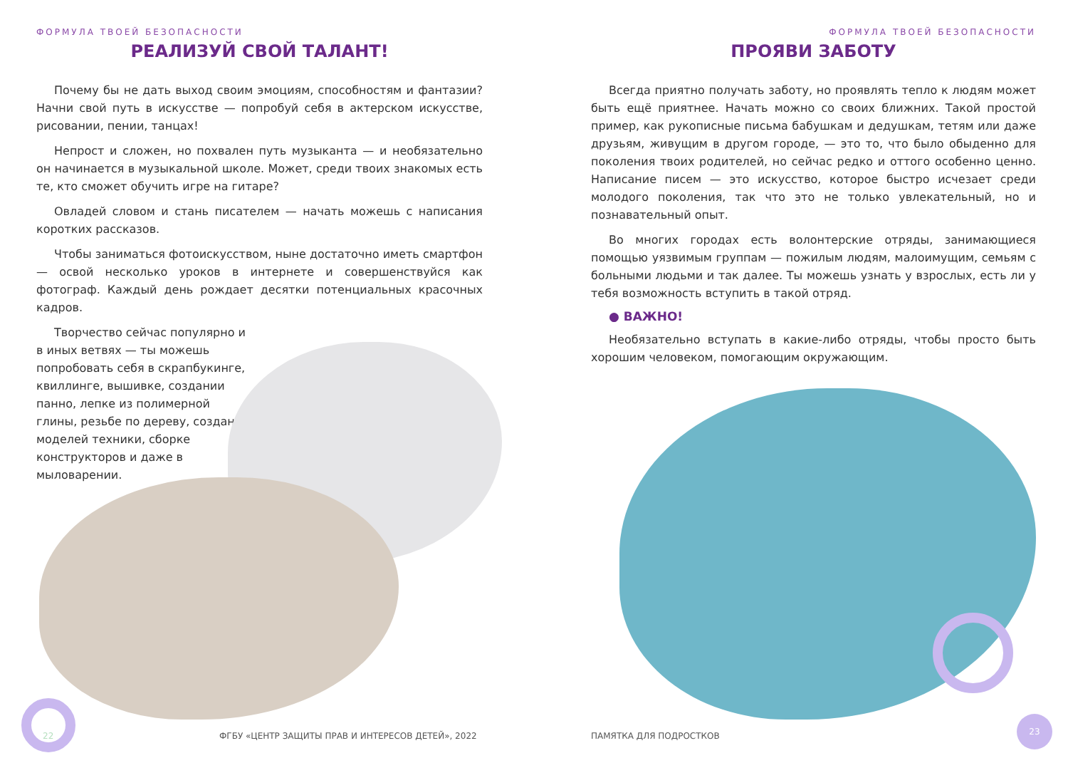ФОРМУЛА ТВОЕЙ БЕЗОПАСНОСТИ
РЕАЛИЗУЙ СВОЙ ТАЛАНТ!
Почему бы не дать выход своим эмоциям, способностям и фантазии? Начни свой путь в искусстве — попробуй себя в актерском искусстве, рисовании, пении, танцах!
Непрост и сложен, но похвален путь музыканта — и необязательно он начинается в музыкальной школе. Может, среди твоих знакомых есть те, кто сможет обучить игре на гитаре?
Овладей словом и стань писателем — начать можешь с написания коротких рассказов.
Чтобы заниматься фотоискусством, ныне достаточно иметь смартфон — освой несколько уроков в интернете и совершенствуйся как фотограф. Каждый день рождает десятки потенциальных красочных кадров.
Творчество сейчас популярно и в иных ветвях — ты можешь попробовать себя в скрапбукинге, квиллинге, вышивке, создании панно, лепке из полимерной глины, резьбе по дереву, создании моделей техники, сборке конструкторов и даже в мыловарении.
22
ФГБУ «ЦЕНТР ЗАЩИТЫ ПРАВ И ИНТЕРЕСОВ ДЕТЕЙ», 2022
ФОРМУЛА ТВОЕЙ БЕЗОПАСНОСТИ
ПРОЯВИ ЗАБОТУ
Всегда приятно получать заботу, но проявлять тепло к людям может быть ещё приятнее. Начать можно со своих ближних. Такой простой пример, как рукописные письма бабушкам и дедушкам, тетям или даже друзьям, живущим в другом городе, — это то, что было обыденно для поколения твоих родителей, но сейчас редко и оттого особенно ценно. Написание писем — это искусство, которое быстро исчезает среди молодого поколения, так что это не только увлекательный, но и познавательный опыт.
Во многих городах есть волонтерские отряды, занимающиеся помощью уязвимым группам — пожилым людям, малоимущим, семьям с больными людьми и так далее. Ты можешь узнать у взрослых, есть ли у тебя возможность вступить в такой отряд.
● ВАЖНО!
Необязательно вступать в какие-либо отряды, чтобы просто быть хорошим человеком, помогающим окружающим.
ПАМЯТКА ДЛЯ ПОДРОСТКОВ
23